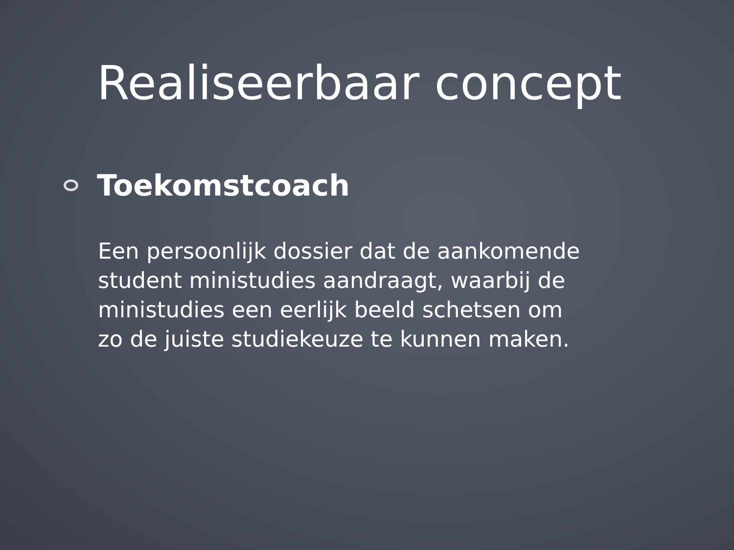Realiseerbaar concept
Toekomstcoach
Een persoonlijk dossier dat de aankomende
student ministudies aandraagt, waarbij de
ministudies een eerlijk beeld schetsen om
zo de juiste studiekeuze te kunnen maken.